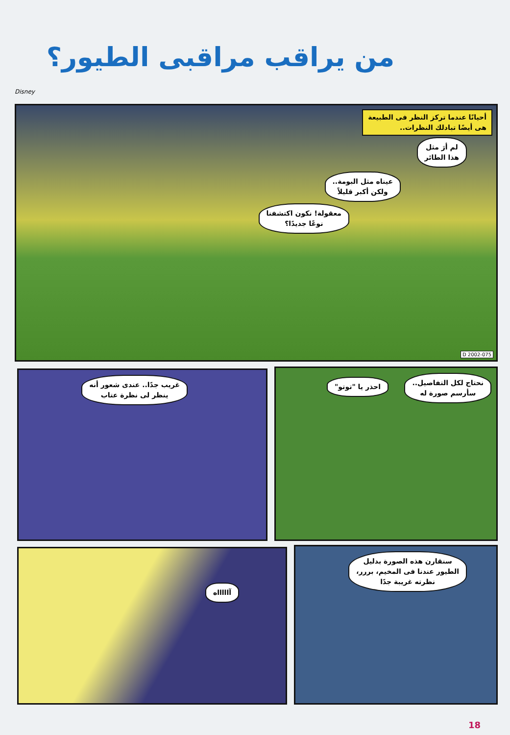من يراقب مراقبى الطيور؟
Disney
أحيانًا عندما تركز النظر فى الطبيعة
هى أيضًا تبادلك النظرات..
لم أرَ مثل
هذا الطائر
عيناه مثل البومة..
ولكن أكبر قليلاً
معقولة! نكون اكتشفنا
نوعًا جديدًا؟
D 2002-075
نحتاج لكل التفاصيل..
سأرسم صورة له
احذر يا "توتو"
غريب جدًا.. عندى شعور أنه
ينظر لى نظرة عتاب
سنقارن هذه الصورة بدليل
الطيور عندنا فى المخيم، بررر،
نظرته غريبة جدًا
آاااااه
18